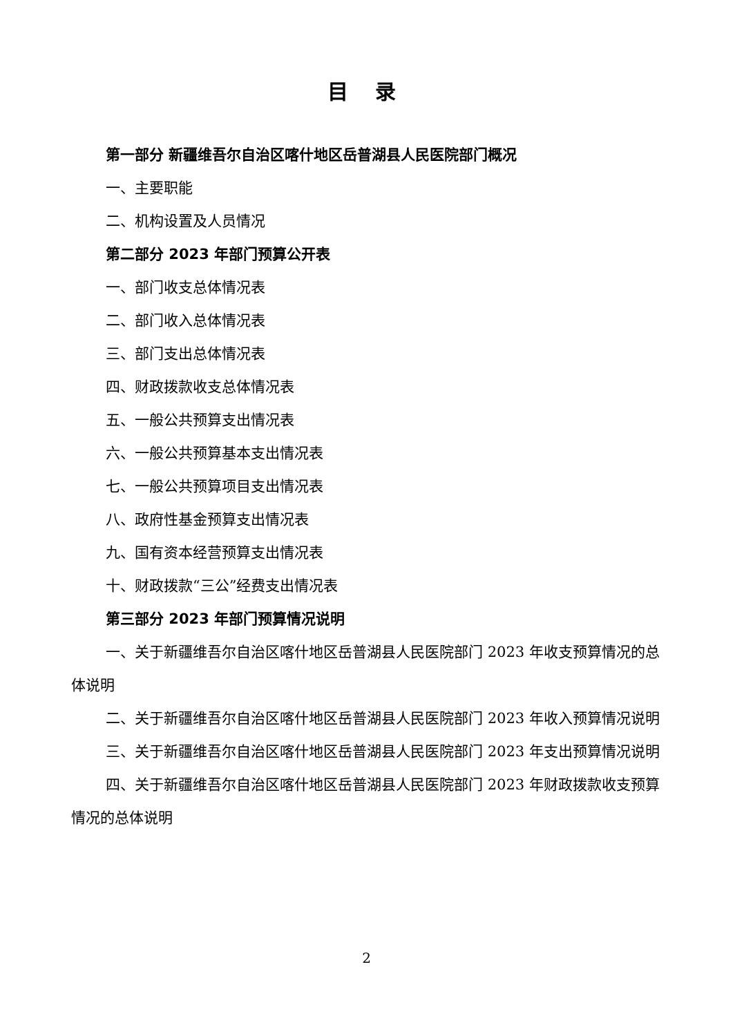目 录
第一部分 新疆维吾尔自治区喀什地区岳普湖县人民医院部门概况
一、主要职能
二、机构设置及人员情况
第二部分 2023 年部门预算公开表
一、部门收支总体情况表
二、部门收入总体情况表
三、部门支出总体情况表
四、财政拨款收支总体情况表
五、一般公共预算支出情况表
六、一般公共预算基本支出情况表
七、一般公共预算项目支出情况表
八、政府性基金预算支出情况表
九、国有资本经营预算支出情况表
十、财政拨款“三公”经费支出情况表
第三部分 2023 年部门预算情况说明
一、关于新疆维吾尔自治区喀什地区岳普湖县人民医院部门 2023 年收支预算情况的总体说明
二、关于新疆维吾尔自治区喀什地区岳普湖县人民医院部门 2023 年收入预算情况说明
三、关于新疆维吾尔自治区喀什地区岳普湖县人民医院部门 2023 年支出预算情况说明
四、关于新疆维吾尔自治区喀什地区岳普湖县人民医院部门 2023 年财政拨款收支预算情况的总体说明
2